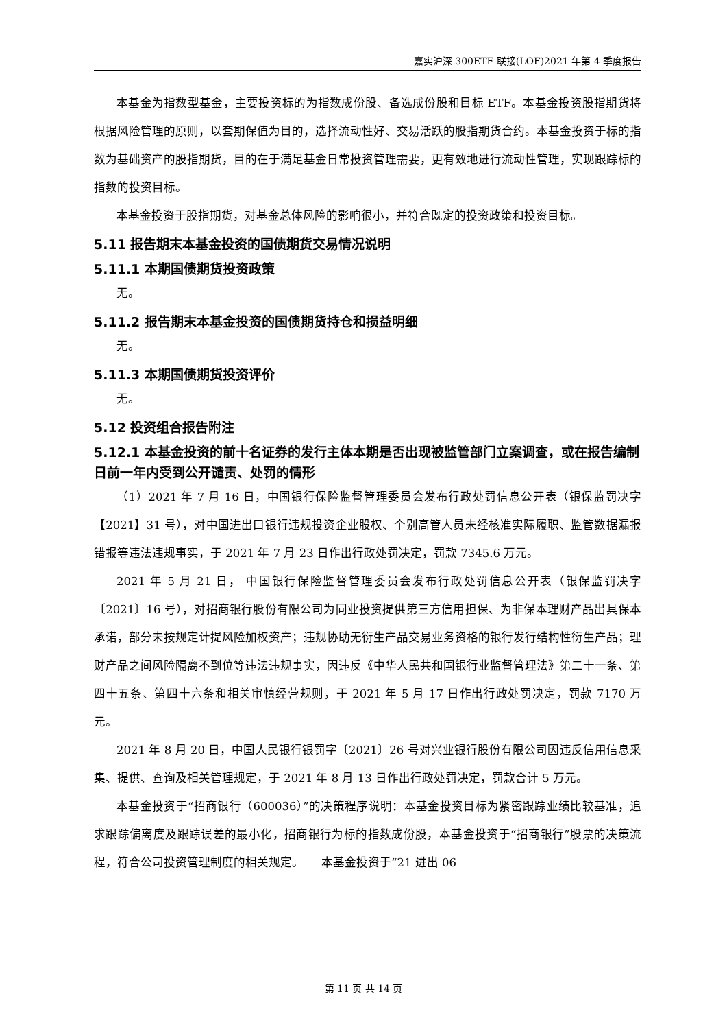嘉实沪深 300ETF 联接(LOF)2021 年第 4 季度报告
本基金为指数型基金，主要投资标的为指数成份股、备选成份股和目标 ETF。本基金投资股指期货将根据风险管理的原则，以套期保值为目的，选择流动性好、交易活跃的股指期货合约。本基金投资于标的指数为基础资产的股指期货，目的在于满足基金日常投资管理需要，更有效地进行流动性管理，实现跟踪标的指数的投资目标。
本基金投资于股指期货，对基金总体风险的影响很小，并符合既定的投资政策和投资目标。
5.11 报告期末本基金投资的国债期货交易情况说明
5.11.1 本期国债期货投资政策
无。
5.11.2 报告期末本基金投资的国债期货持仓和损益明细
无。
5.11.3 本期国债期货投资评价
无。
5.12 投资组合报告附注
5.12.1 本基金投资的前十名证券的发行主体本期是否出现被监管部门立案调查，或在报告编制日前一年内受到公开谴责、处罚的情形
（1）2021 年 7 月 16 日，中国银行保险监督管理委员会发布行政处罚信息公开表（银保监罚决字【2021】31 号），对中国进出口银行违规投资企业股权、个别高管人员未经核准实际履职、监管数据漏报错报等违法违规事实，于 2021 年 7 月 23 日作出行政处罚决定，罚款 7345.6 万元。
2021 年 5 月 21 日， 中国银行保险监督管理委员会发布行政处罚信息公开表（银保监罚决字〔2021〕16 号），对招商银行股份有限公司为同业投资提供第三方信用担保、为非保本理财产品出具保本承诺，部分未按规定计提风险加权资产；违规协助无衍生产品交易业务资格的银行发行结构性衍生产品；理财产品之间风险隔离不到位等违法违规事实，因违反《中华人民共和国银行业监督管理法》第二十一条、第四十五条、第四十六条和相关审慎经营规则，于 2021 年 5 月 17 日作出行政处罚决定，罚款 7170 万元。
2021 年 8 月 20 日，中国人民银行银罚字〔2021〕26 号对兴业银行股份有限公司因违反信用信息采集、提供、查询及相关管理规定，于 2021 年 8 月 13 日作出行政处罚决定，罚款合计 5 万元。
本基金投资于“招商银行（600036）”的决策程序说明：本基金投资目标为紧密跟踪业绩比较基准，追求跟踪偏离度及跟踪误差的最小化，招商银行为标的指数成份股，本基金投资于“招商银行”股票的决策流程，符合公司投资管理制度的相关规定。　　本基金投资于“21 进出 06
第 11 页 共 14 页